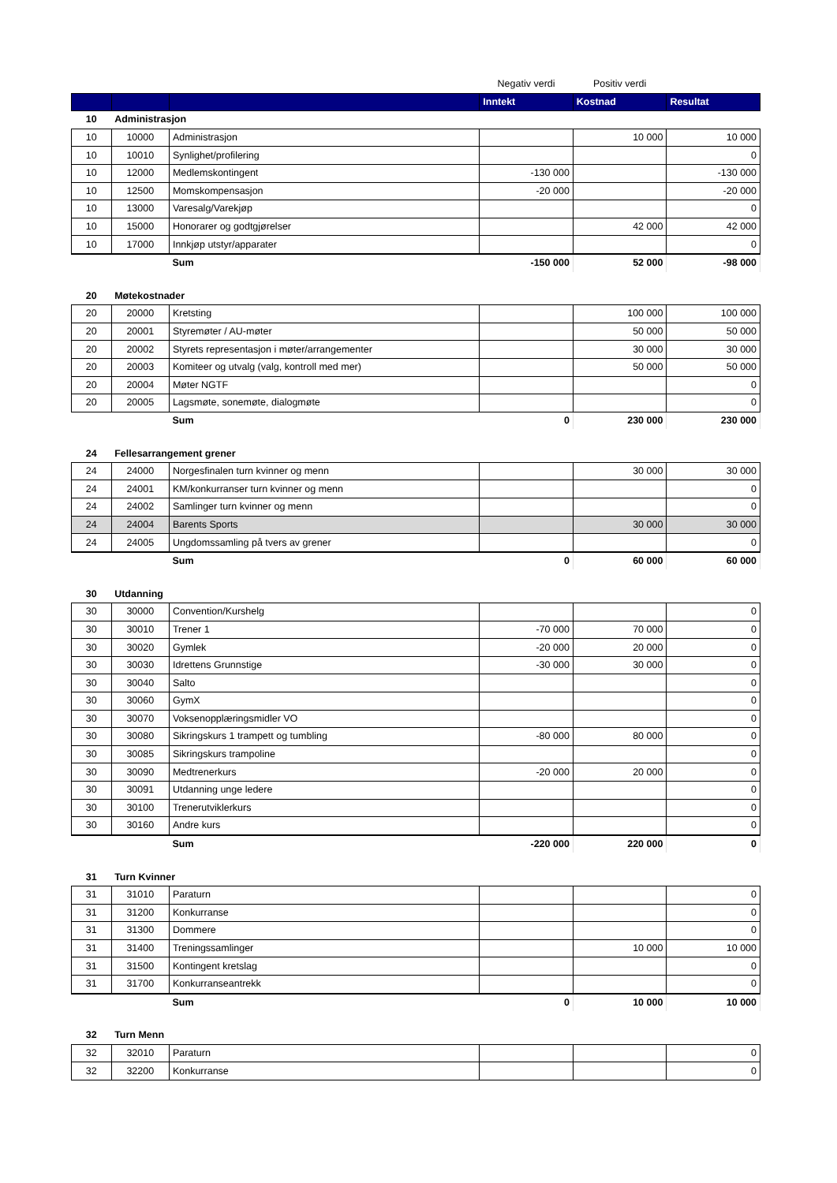| | | | Negativ verdi | Positiv verdi | |
| | | | Inntekt | Kostnad | Resultat |
| 10 | Administrasjon | | | | |
| 10 | 10000 | Administrasjon | | 10 000 | 10 000 |
| 10 | 10010 | Synlighet/profilering | | | 0 |
| 10 | 12000 | Medlemskontingent | -130 000 | | -130 000 |
| 10 | 12500 | Momskompensasjon | -20 000 | | -20 000 |
| 10 | 13000 | Varesalg/Varekjøp | | | 0 |
| 10 | 15000 | Honorarer og godtgjørelser | | 42 000 | 42 000 |
| 10 | 17000 | Innkjøp utstyr/apparater | | | 0 |
| | | Sum | -150 000 | 52 000 | -98 000 |
| 20 | Møtekostnader | | | | |
| 20 | 20000 | Kretsting | | 100 000 | 100 000 |
| 20 | 20001 | Styremøter / AU-møter | | 50 000 | 50 000 |
| 20 | 20002 | Styrets representasjon i møter/arrangementer | | 30 000 | 30 000 |
| 20 | 20003 | Komiteer og utvalg (valg, kontroll med mer) | | 50 000 | 50 000 |
| 20 | 20004 | Møter NGTF | | | 0 |
| 20 | 20005 | Lagsmøte, sonemøte, dialogmøte | | | 0 |
| | | Sum | 0 | 230 000 | 230 000 |
| 24 | Fellesarrangement grener | | | | |
| 24 | 24000 | Norgesfinalen turn kvinner og menn | | 30 000 | 30 000 |
| 24 | 24001 | KM/konkurranser turn kvinner og menn | | | 0 |
| 24 | 24002 | Samlinger turn kvinner og menn | | | 0 |
| 24 | 24004 | Barents Sports | | 30 000 | 30 000 |
| 24 | 24005 | Ungdomssamling på tvers av grener | | | 0 |
| | | Sum | 0 | 60 000 | 60 000 |
| 30 | Utdanning | | | | |
| 30 | 30000 | Convention/Kurshelg | | | 0 |
| 30 | 30010 | Trener 1 | -70 000 | 70 000 | 0 |
| 30 | 30020 | Gymlek | -20 000 | 20 000 | 0 |
| 30 | 30030 | Idrettens Grunnstige | -30 000 | 30 000 | 0 |
| 30 | 30040 | Salto | | | 0 |
| 30 | 30060 | GymX | | | 0 |
| 30 | 30070 | Voksenopplæringsmidler VO | | | 0 |
| 30 | 30080 | Sikringskurs 1 trampett og tumbling | -80 000 | 80 000 | 0 |
| 30 | 30085 | Sikringskurs trampoline | | | 0 |
| 30 | 30090 | Medtrenerkurs | -20 000 | 20 000 | 0 |
| 30 | 30091 | Utdanning unge ledere | | | 0 |
| 30 | 30100 | Trenerutviklerkurs | | | 0 |
| 30 | 30160 | Andre kurs | | | 0 |
| | | Sum | -220 000 | 220 000 | 0 |
| 31 | Turn Kvinner | | | | |
| 31 | 31010 | Paraturn | | | 0 |
| 31 | 31200 | Konkurranse | | | 0 |
| 31 | 31300 | Dommere | | | 0 |
| 31 | 31400 | Treningssamlinger | | 10 000 | 10 000 |
| 31 | 31500 | Kontingent kretslag | | | 0 |
| 31 | 31700 | Konkurranseantrekk | | | 0 |
| | | Sum | 0 | 10 000 | 10 000 |
| 32 | Turn Menn | | | | |
| 32 | 32010 | Paraturn | | | 0 |
| 32 | 32200 | Konkurranse | | | 0 |